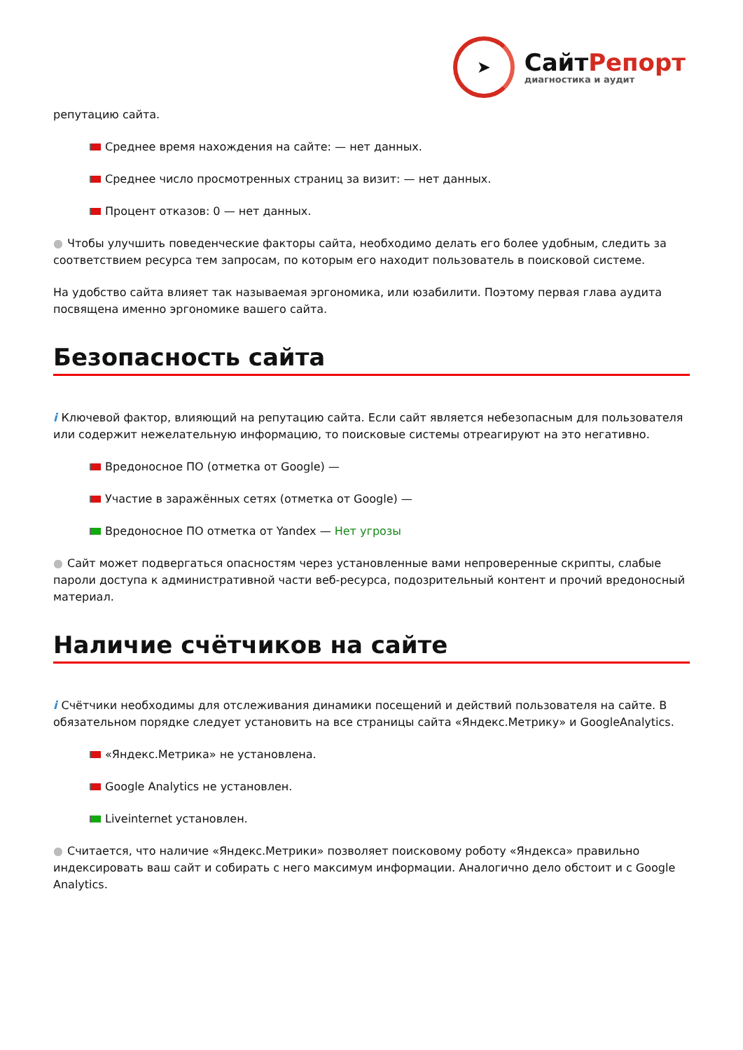➤
СайтРепорт
диагностика и аудит
репутацию сайта.
Среднее время нахождения на сайте: — нет данных.
Среднее число просмотренных страниц за визит: — нет данных.
Процент отказов: 0 — нет данных.
● Чтобы улучшить поведенческие факторы сайта, необходимо делать его более удобным, следить за соответствием ресурса тем запросам, по которым его находит пользователь в поисковой системе.
На удобство сайта влияет так называемая эргономика, или юзабилити. Поэтому первая глава аудита посвящена именно эргономике вашего сайта.
Безопасность сайта
i Ключевой фактор, влияющий на репутацию сайта. Если сайт является небезопасным для пользователя или содержит нежелательную информацию, то поисковые системы отреагируют на это негативно.
Вредоносное ПО (отметка от Google) —
Участие в заражённых сетях (отметка от Google) —
Вредоносное ПО отметка от Yandex — Нет угрозы
● Сайт может подвергаться опасностям через установленные вами непроверенные скрипты, слабые пароли доступа к административной части веб-ресурса, подозрительный контент и прочий вредоносный материал.
Наличие счётчиков на сайте
i Счётчики необходимы для отслеживания динамики посещений и действий пользователя на сайте. В обязательном порядке следует установить на все страницы сайта «Яндекс.Метрику» и GoogleAnalytics.
«Яндекс.Метрика» не установлена.
Google Analytics не установлен.
Liveinternet установлен.
● Считается, что наличие «Яндекс.Метрики» позволяет поисковому роботу «Яндекса» правильно индексировать ваш сайт и собирать с него максимум информации. Аналогично дело обстоит и с Google Analytics.